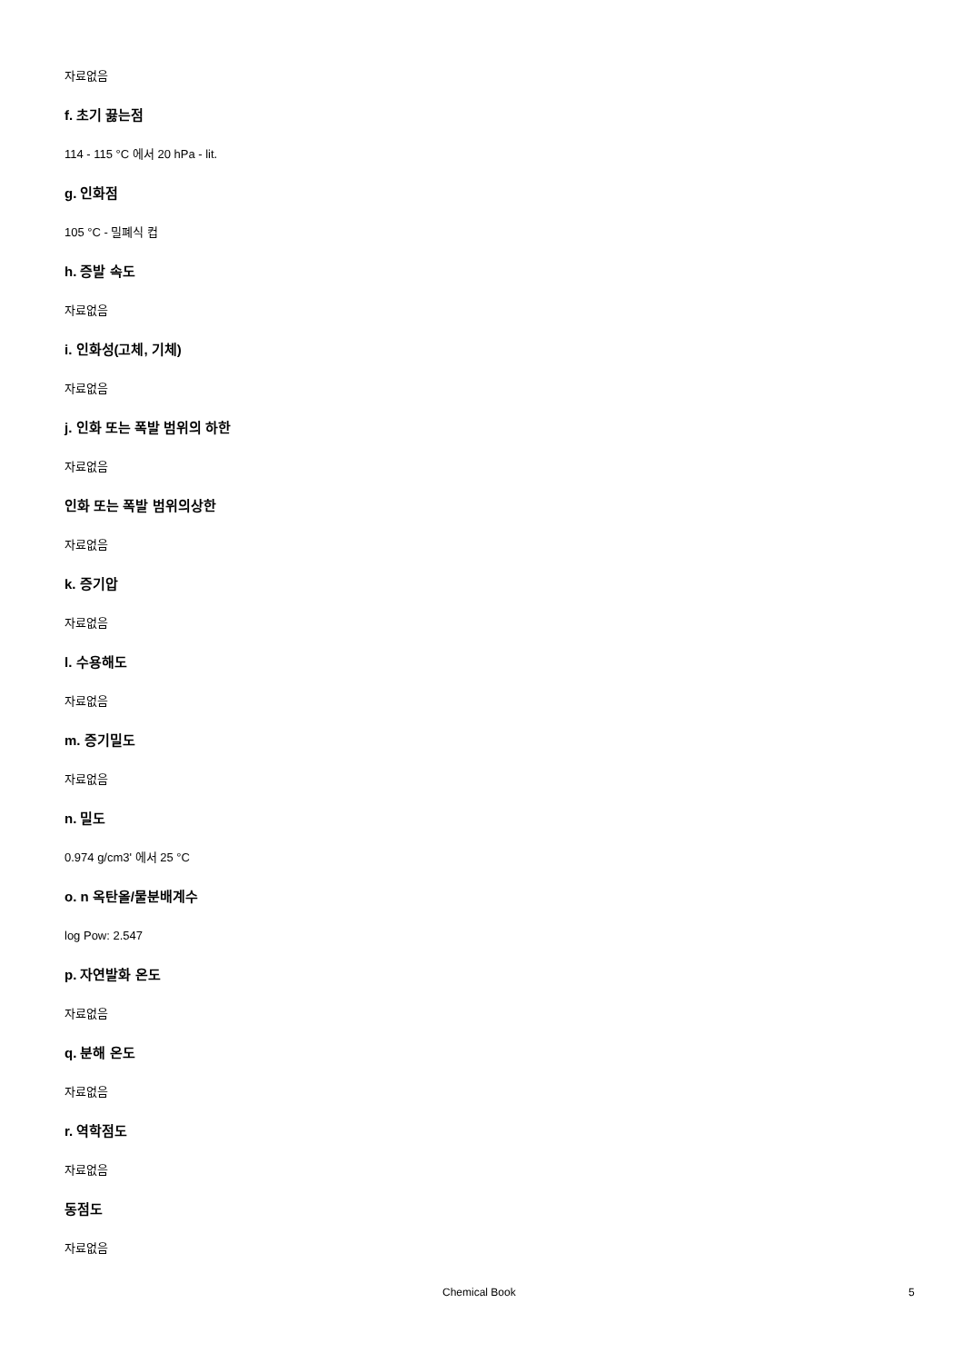자료없음
f. 초기 끓는점
114 - 115 °C 에서 20 hPa - lit.
g. 인화점
105 °C - 밀폐식 컵
h. 증발 속도
자료없음
i. 인화성(고체, 기체)
자료없음
j. 인화 또는 폭발 범위의 하한
자료없음
인화 또는 폭발 범위의상한
자료없음
k. 증기압
자료없음
l. 수용해도
자료없음
m. 증기밀도
자료없음
n. 밀도
0.974 g/cm3' 에서 25 °C
o. n 옥탄올/물분배계수
log Pow: 2.547
p. 자연발화 온도
자료없음
q. 분해 온도
자료없음
r. 역학점도
자료없음
동점도
자료없음
Chemical Book 5